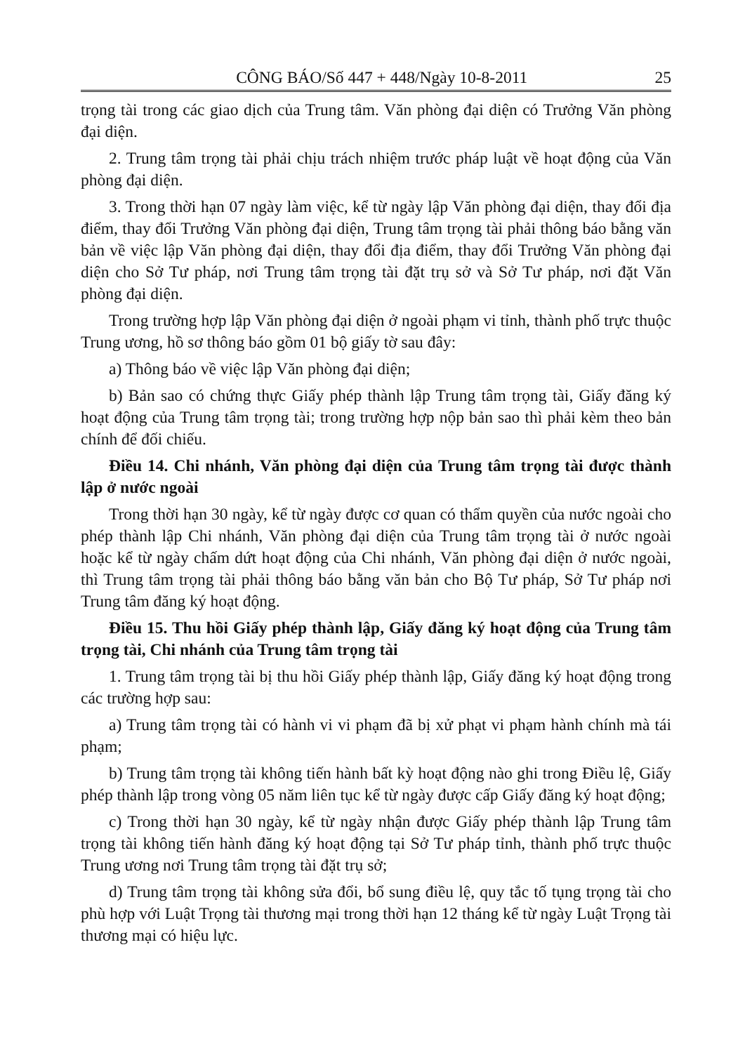CÔNG BÁO/Số 447 + 448/Ngày 10-8-2011 25
trọng tài trong các giao dịch của Trung tâm. Văn phòng đại diện có Trưởng Văn phòng đại diện.
2. Trung tâm trọng tài phải chịu trách nhiệm trước pháp luật về hoạt động của Văn phòng đại diện.
3. Trong thời hạn 07 ngày làm việc, kể từ ngày lập Văn phòng đại diện, thay đổi địa điểm, thay đổi Trưởng Văn phòng đại diện, Trung tâm trọng tài phải thông báo bằng văn bản về việc lập Văn phòng đại diện, thay đổi địa điểm, thay đổi Trưởng Văn phòng đại diện cho Sở Tư pháp, nơi Trung tâm trọng tài đặt trụ sở và Sở Tư pháp, nơi đặt Văn phòng đại diện.
Trong trường hợp lập Văn phòng đại diện ở ngoài phạm vi tỉnh, thành phố trực thuộc Trung ương, hồ sơ thông báo gồm 01 bộ giấy tờ sau đây:
a) Thông báo về việc lập Văn phòng đại diện;
b) Bản sao có chứng thực Giấy phép thành lập Trung tâm trọng tài, Giấy đăng ký hoạt động của Trung tâm trọng tài; trong trường hợp nộp bản sao thì phải kèm theo bản chính để đối chiếu.
Điều 14. Chi nhánh, Văn phòng đại diện của Trung tâm trọng tài được thành lập ở nước ngoài
Trong thời hạn 30 ngày, kể từ ngày được cơ quan có thẩm quyền của nước ngoài cho phép thành lập Chi nhánh, Văn phòng đại diện của Trung tâm trọng tài ở nước ngoài hoặc kể từ ngày chấm dứt hoạt động của Chi nhánh, Văn phòng đại diện ở nước ngoài, thì Trung tâm trọng tài phải thông báo bằng văn bản cho Bộ Tư pháp, Sở Tư pháp nơi Trung tâm đăng ký hoạt động.
Điều 15. Thu hồi Giấy phép thành lập, Giấy đăng ký hoạt động của Trung tâm trọng tài, Chi nhánh của Trung tâm trọng tài
1. Trung tâm trọng tài bị thu hồi Giấy phép thành lập, Giấy đăng ký hoạt động trong các trường hợp sau:
a) Trung tâm trọng tài có hành vi vi phạm đã bị xử phạt vi phạm hành chính mà tái phạm;
b) Trung tâm trọng tài không tiến hành bất kỳ hoạt động nào ghi trong Điều lệ, Giấy phép thành lập trong vòng 05 năm liên tục kể từ ngày được cấp Giấy đăng ký hoạt động;
c) Trong thời hạn 30 ngày, kể từ ngày nhận được Giấy phép thành lập Trung tâm trọng tài không tiến hành đăng ký hoạt động tại Sở Tư pháp tỉnh, thành phố trực thuộc Trung ương nơi Trung tâm trọng tài đặt trụ sở;
d) Trung tâm trọng tài không sửa đổi, bổ sung điều lệ, quy tắc tố tụng trọng tài cho phù hợp với Luật Trọng tài thương mại trong thời hạn 12 tháng kể từ ngày Luật Trọng tài thương mại có hiệu lực.